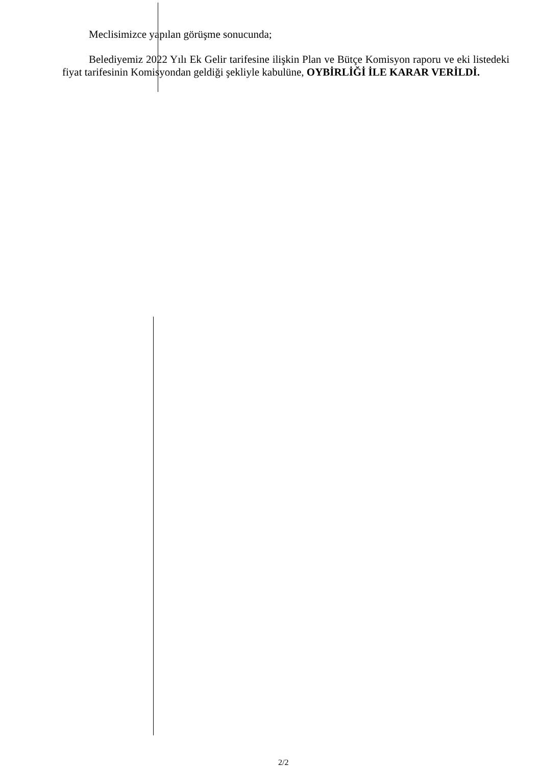Meclisimizce yapılan görüşme sonucunda;
Belediyemiz 2022 Yılı Ek Gelir tarifesine ilişkin Plan ve Bütçe Komisyon raporu ve eki listedeki fiyat tarifesinin Komisyondan geldiği şekliyle kabulüne, OYBİRLİĞİ İLE KARAR VERİLDİ.
2/2